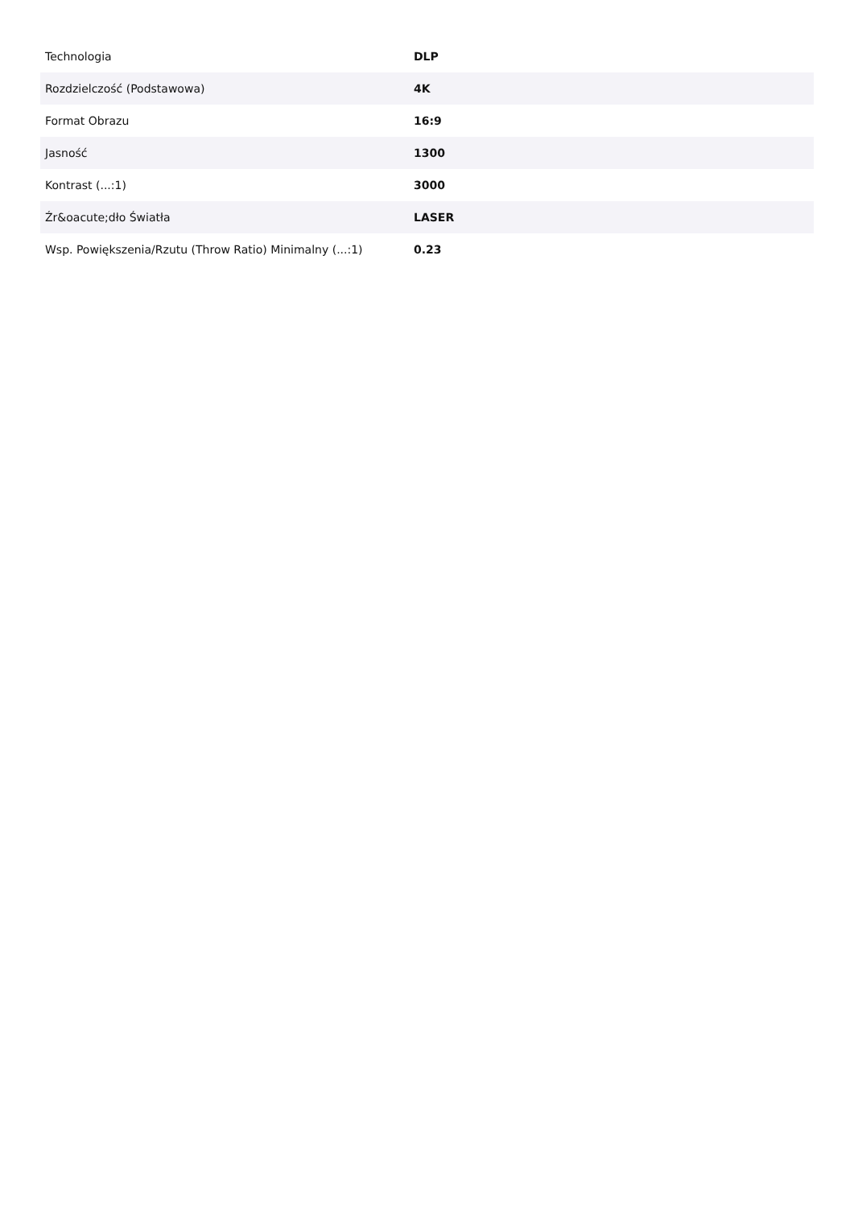| Technologia | DLP |
| Rozdzielczość (Podstawowa) | 4K |
| Format Obrazu | 16:9 |
| Jasność | 1300 |
| Kontrast (...:1) | 3000 |
| Źr&oacute;dło Światła | LASER |
| Wsp. Powiększenia/Rzutu (Throw Ratio) Minimalny (...:1) | 0.23 |